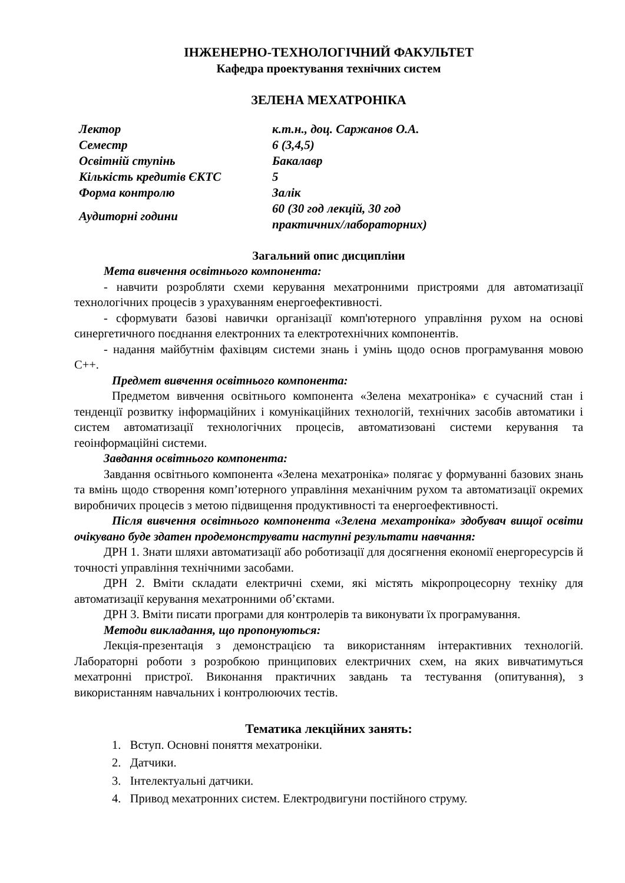ІНЖЕНЕРНО-ТЕХНОЛОГІЧНИЙ ФАКУЛЬТЕТ
Кафедра проектування технічних систем
ЗЕЛЕНА МЕХАТРОНІКА
| Лектор | к.т.н., доц. Саржанов О.А. |
| Семестр | 6 (3,4,5) |
| Освітній ступінь | Бакалавр |
| Кількість кредитів ЄКТС | 5 |
| Форма контролю | Залік |
| Аудиторні години | 60 (30 год лекцій, 30 год практичних/лабораторних) |
Загальний опис дисципліни
Мета вивчення освітнього компонента:
- навчити розробляти схеми керування мехатронними пристроями для автоматизації технологічних процесів з урахуванням енергоефективності.
- сформувати базові навички організації комп'ютерного управління рухом на основі синергетичного поєднання електронних та електротехнічних компонентів.
- надання майбутнім фахівцям системи знань і умінь щодо основ програмування мовою С++.
Предмет вивчення освітнього компонента:
Предметом вивчення освітнього компонента «Зелена мехатроніка» є сучасний стан і тенденції розвитку інформаційних і комунікаційних технологій, технічних засобів автоматики і систем автоматизації технологічних процесів, автоматизовані системи керування та геоінформаційні системи.
Завдання освітнього компонента:
Завдання освітнього компонента «Зелена мехатроніка» полягає у формуванні базових знань та вмінь щодо створення комп’ютерного управління механічним рухом та автоматизації окремих виробничих процесів з метою підвищення продуктивності та енергоефективності.
Після вивчення освітнього компонента «Зелена мехатроніка» здобувач вищої освіти очікувано буде здатен продемонструвати наступні результати навчання:
ДРН 1. Знати шляхи автоматизації або роботизації для досягнення економії енергоресурсів й точності управління технічними засобами.
ДРН 2. Вміти складати електричні схеми, які містять мікропроцесорну техніку для автоматизації керування мехатронними об’єктами.
ДРН 3. Вміти писати програми для контролерів та виконувати їх програмування.
Методи викладання, що пропонуються:
Лекція-презентація з демонстрацією та використанням інтерактивних технологій. Лабораторні роботи з розробкою принципових електричних схем, на яких вивчатимуться мехатронні пристрої. Виконання практичних завдань та тестування (опитування), з використанням навчальних і контролюючих тестів.
Тематика лекційних занять:
1. Вступ. Основні поняття мехатроніки.
2. Датчики.
3. Інтелектуальні датчики.
4. Привод мехатронних систем. Електродвигуни постійного струму.